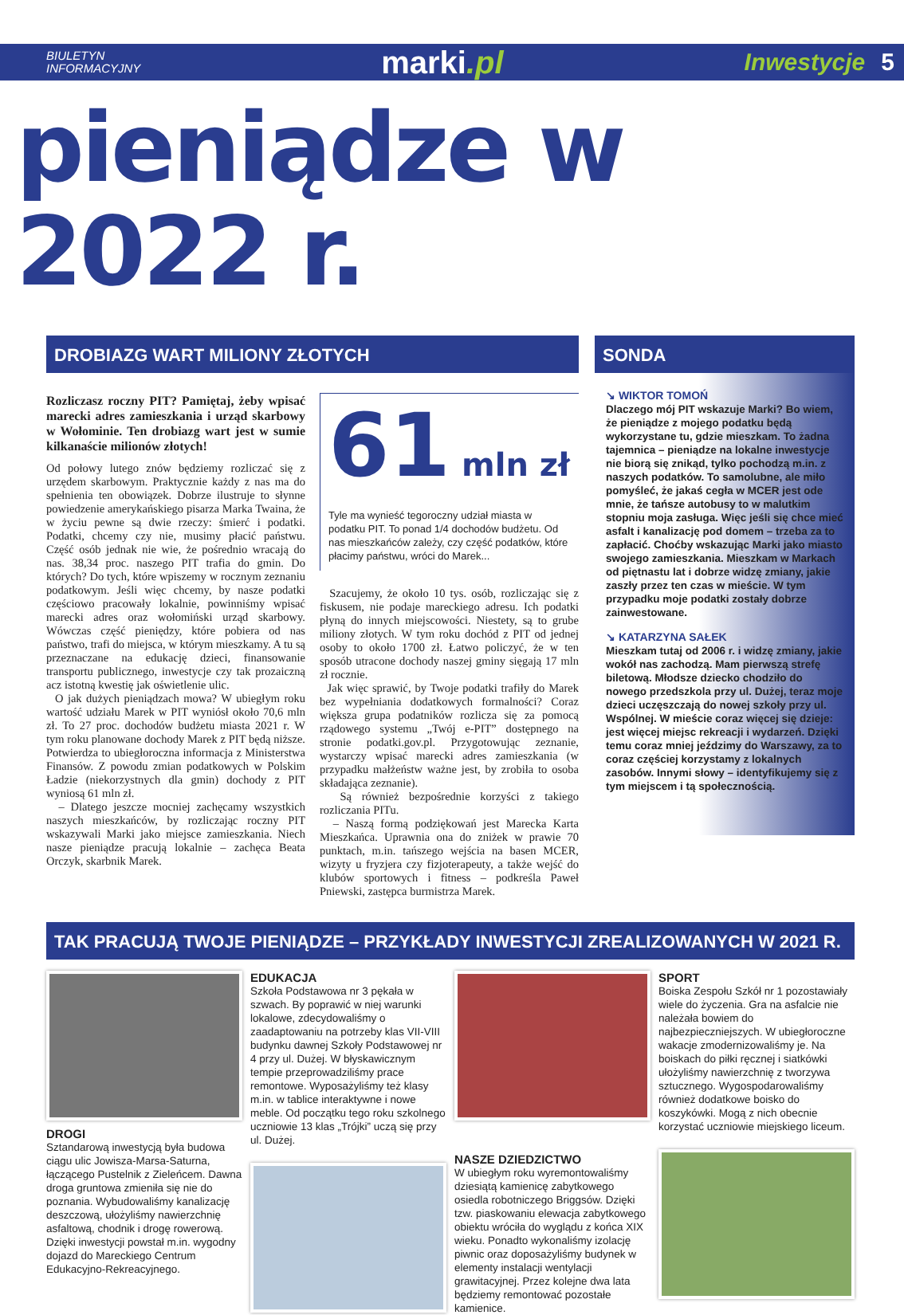BIULETYN
INFORMACYJNY
marki.pl
Inwestycje 5
pieniądze w 2022 r.
DROBIAZG WART MILIONY ZŁOTYCH
Rozliczasz roczny PIT? Pamiętaj, żeby wpisać marecki adres zamieszkania i urząd skarbowy w Wołominie. Ten drobiazg wart jest w sumie kilkanaście milionów złotych!
Od połowy lutego znów będziemy rozliczać się z urzędem skarbowym. Praktycznie każdy z nas ma do spełnienia ten obowiązek. Dobrze ilustruje to słynne powiedzenie amerykańskiego pisarza Marka Twaina, że w życiu pewne są dwie rzeczy: śmierć i podatki. Podatki, chcemy czy nie, musimy płacić państwu. Część osób jednak nie wie, że pośrednio wracają do nas. 38,34 proc. naszego PIT trafia do gmin. Do których? Do tych, które wpiszemy w rocznym zeznaniu podatkowym. Jeśli więc chcemy, by nasze podatki częściowo pracowały lokalnie, powinniśmy wpisać marecki adres oraz wołomiński urząd skarbowy. Wówczas część pieniędzy, które pobiera od nas państwo, trafi do miejsca, w którym mieszkamy. A tu są przeznaczane na edukację dzieci, finansowanie transportu publicznego, inwestycje czy tak prozaiczną acz istotną kwestię jak oświetlenie ulic.
O jak dużych pieniądzach mowa? W ubiegłym roku wartość udziału Marek w PIT wyniósł około 70,6 mln zł. To 27 proc. dochodów budżetu miasta 2021 r. W tym roku planowane dochody Marek z PIT będą niższe. Potwierdza to ubiegłoroczna informacja z Ministerstwa Finansów. Z powodu zmian podatkowych w Polskim Ładzie (niekorzystnych dla gmin) dochody z PIT wyniosą 61 mln zł.
– Dlatego jeszcze mocniej zachęcamy wszystkich naszych mieszkańców, by rozliczając roczny PIT wskazywali Marki jako miejsce zamieszkania. Niech nasze pieniądze pracują lokalnie – zachęca Beata Orczyk, skarbnik Marek.
61 mln zł
Tyle ma wynieść tegoroczny udział miasta w podatku PIT. To ponad 1/4 dochodów budżetu. Od nas mieszkańców zależy, czy część podatków, które płacimy państwu, wróci do Marek...
Szacujemy, że około 10 tys. osób, rozliczając się z fiskusem, nie podaje mareckiego adresu. Ich podatki płyną do innych miejscowości. Niestety, są to grube miliony złotych. W tym roku dochód z PIT od jednej osoby to około 1700 zł. Łatwo policzyć, że w ten sposób utracone dochody naszej gminy sięgają 17 mln zł rocznie.
Jak więc sprawić, by Twoje podatki trafiły do Marek bez wypełniania dodatkowych formalności? Coraz większa grupa podatników rozlicza się za pomocą rządowego systemu „Twój e-PIT” dostępnego na stronie podatki.gov.pl. Przygotowując zeznanie, wystarczy wpisać marecki adres zamieszkania (w przypadku małżeństw ważne jest, by zrobiła to osoba składająca zeznanie).
Są również bezpośrednie korzyści z takiego rozliczania PITu.
– Naszą formą podziękowań jest Marecka Karta Mieszkańca. Uprawnia ona do zniżek w prawie 70 punktach, m.in. tańszego wejścia na basen MCER, wizyty u fryzjera czy fizjoterapeuty, a także wejść do klubów sportowych i fitness – podkreśla Paweł Pniewski, zastępca burmistrza Marek.
SONDA
↘ WIKTOR TOMOŃ
Dlaczego mój PIT wskazuje Marki? Bo wiem, że pieniądze z mojego podatku będą wykorzystane tu, gdzie mieszkam. To żadna tajemnica – pieniądze na lokalne inwestycje nie biorą się znikąd, tylko pochodzą m.in. z naszych podatków. To samolubne, ale miło pomyśleć, że jakaś cegła w MCER jest ode mnie, że tańsze autobusy to w malutkim stopniu moja zasługa. Więc jeśli się chce mieć asfalt i kanalizację pod domem – trzeba za to zapłacić. Choćby wskazując Marki jako miasto swojego zamieszkania. Mieszkam w Markach od piętnastu lat i dobrze widzę zmiany, jakie zaszły przez ten czas w mieście. W tym przypadku moje podatki zostały dobrze zainwestowane.
↘ KATARZYNA SAŁEK
Mieszkam tutaj od 2006 r. i widzę zmiany, jakie wokół nas zachodzą. Mam pierwszą strefę biletową. Młodsze dziecko chodziło do nowego przedszkola przy ul. Dużej, teraz moje dzieci uczęszczają do nowej szkoły przy ul. Wspólnej. W mieście coraz więcej się dzieje: jest więcej miejsc rekreacji i wydarzeń. Dzięki temu coraz mniej jeździmy do Warszawy, za to coraz częściej korzystamy z lokalnych zasobów. Innymi słowy – identyfikujemy się z tym miejscem i tą społecznością.
TAK PRACUJĄ TWOJE PIENIĄDZE – PRZYKŁADY INWESTYCJI ZREALIZOWANYCH W 2021 R.
DROGI
Sztandarową inwestycją była budowa ciągu ulic Jowisza-Marsa-Saturna, łączącego Pustelnik z Zieleńcem. Dawna droga gruntowa zmieniła się nie do poznania. Wybudowaliśmy kanalizację deszczową, ułożyliśmy nawierzchnię asfaltową, chodnik i drogę rowerową. Dzięki inwestycji powstał m.in. wygodny dojazd do Mareckiego Centrum Edukacyjno-Rekreacyjnego.
EDUKACJA
Szkoła Podstawowa nr 3 pękała w szwach. By poprawić w niej warunki lokalowe, zdecydowaliśmy o zaadaptowaniu na potrzeby klas VII-VIII budynku dawnej Szkoły Podstawowej nr 4 przy ul. Dużej. W błyskawicznym tempie przeprowadziliśmy prace remontowe. Wyposażyliśmy też klasy m.in. w tablice interaktywne i nowe meble. Od początku tego roku szkolnego uczniowie 13 klas „Trójki” uczą się przy ul. Dużej.
NASZE DZIEDZICTWO
W ubiegłym roku wyremontowaliśmy dziesiątą kamienicę zabytkowego osiedla robotniczego Briggsów. Dzięki tzw. piaskowaniu elewacja zabytkowego obiektu wróciła do wyglądu z końca XIX wieku. Ponadto wykonaliśmy izolację piwnic oraz doposażyliśmy budynek w elementy instalacji wentylacji grawitacyjnej. Przez kolejne dwa lata będziemy remontować pozostałe kamienice.
SPORT
Boiska Zespołu Szkół nr 1 pozostawiały wiele do życzenia. Gra na asfalcie nie należała bowiem do najbezpieczniejszych. W ubiegłoroczne wakacje zmodernizowaliśmy je. Na boiskach do piłki ręcznej i siatkówki ułożyliśmy nawierzchnię z tworzywa sztucznego. Wygospodarowaliśmy również dodatkowe boisko do koszykówki. Mogą z nich obecnie korzystać uczniowie miejskiego liceum.